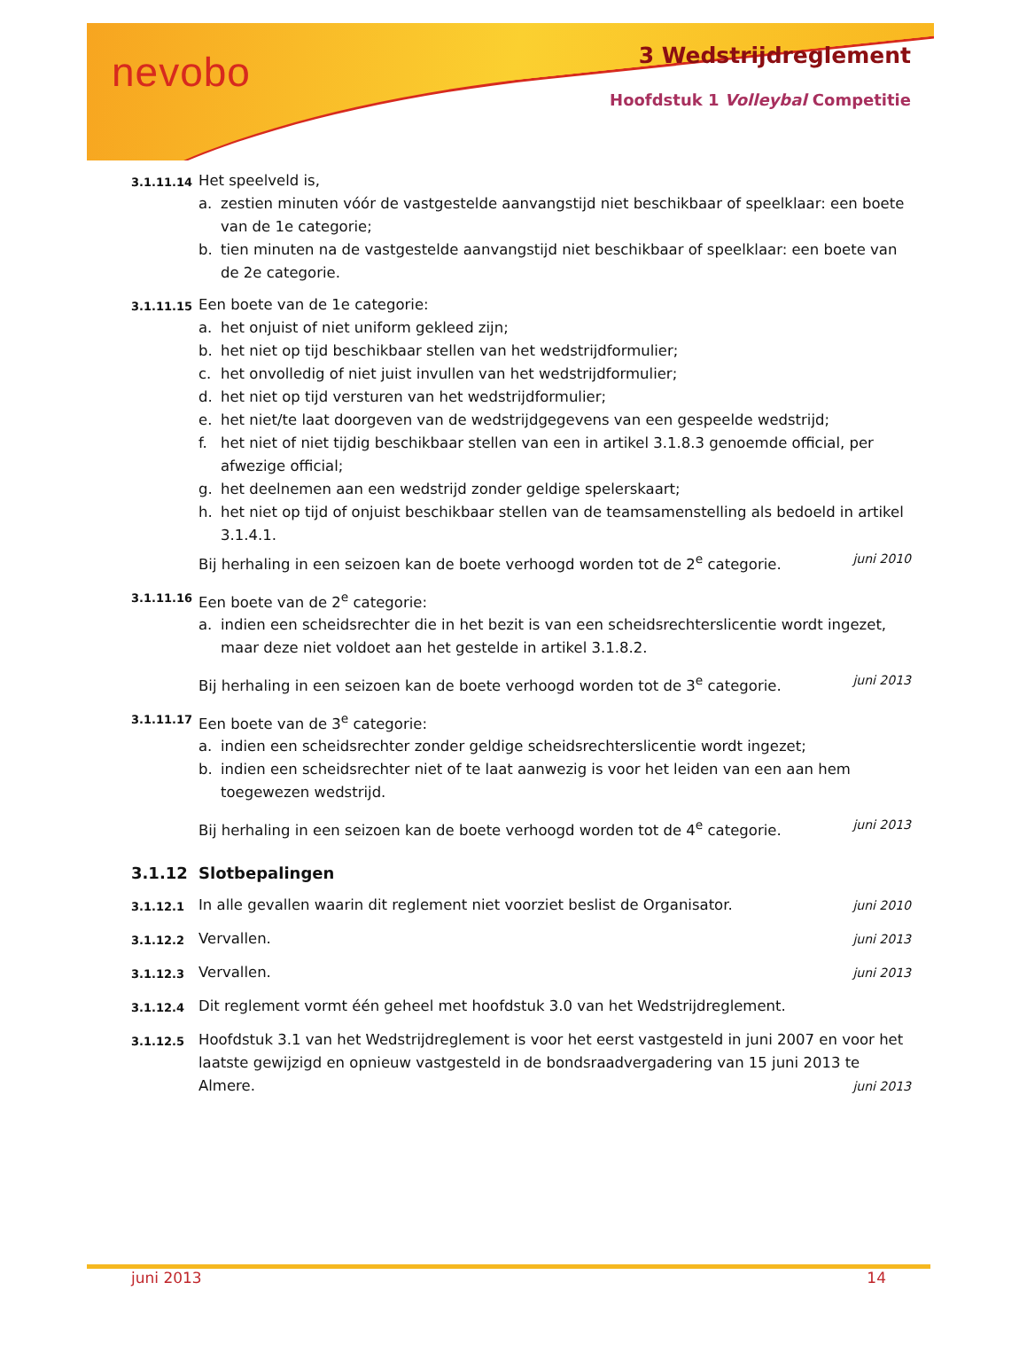nevobo 3 Wedstrijdreglement
Hoofdstuk 1 Volleybal Competitie
3.1.11.14
Het speelveld is,
a. zestien minuten vóór de vastgestelde aanvangstijd niet beschikbaar of speelklaar: een boete van de 1e categorie;
b. tien minuten na de vastgestelde aanvangstijd niet beschikbaar of speelklaar: een boete van de 2e categorie.
3.1.11.15
Een boete van de 1e categorie:
a. het onjuist of niet uniform gekleed zijn;
b. het niet op tijd beschikbaar stellen van het wedstrijdformulier;
c. het onvolledig of niet juist invullen van het wedstrijdformulier;
d. het niet op tijd versturen van het wedstrijdformulier;
e. het niet/te laat doorgeven van de wedstrijdgegevens van een gespeelde wedstrijd;
f. het niet of niet tijdig beschikbaar stellen van een in artikel 3.1.8.3 genoemde official, per afwezige official;
g. het deelnemen aan een wedstrijd zonder geldige spelerskaart;
h. het niet op tijd of onjuist beschikbaar stellen van de teamsamenstelling als bedoeld in artikel 3.1.4.1.
Bij herhaling in een seizoen kan de boete verhoogd worden tot de 2<sup>e</sup> categorie. juni 2010
3.1.11.16
Een boete van de 2<sup>e</sup> categorie:
a. indien een scheidsrechter die in het bezit is van een scheidsrechterslicentie wordt ingezet, maar deze niet voldoet aan het gestelde in artikel 3.1.8.2.
Bij herhaling in een seizoen kan de boete verhoogd worden tot de 3<sup>e</sup> categorie. juni 2013
3.1.11.17
Een boete van de 3<sup>e</sup> categorie:
a. indien een scheidsrechter zonder geldige scheidsrechterslicentie wordt ingezet;
b. indien een scheidsrechter niet of te laat aanwezig is voor het leiden van een aan hem toegewezen wedstrijd.
Bij herhaling in een seizoen kan de boete verhoogd worden tot de 4<sup>e</sup> categorie. juni 2013
3.1.12 Slotbepalingen
3.1.12.1
In alle gevallen waarin dit reglement niet voorziet beslist de Organisator. juni 2010
3.1.12.2
Vervallen. juni 2013
3.1.12.3
Vervallen. juni 2013
3.1.12.4
Dit reglement vormt één geheel met hoofdstuk 3.0 van het Wedstrijdreglement.
3.1.12.5
Hoofdstuk 3.1 van het Wedstrijdreglement is voor het eerst vastgesteld in juni 2007 en voor het laatste gewijzigd en opnieuw vastgesteld in de bondsraadvergadering van 15 juni 2013 te Almere. juni 2013
juni 2013 14